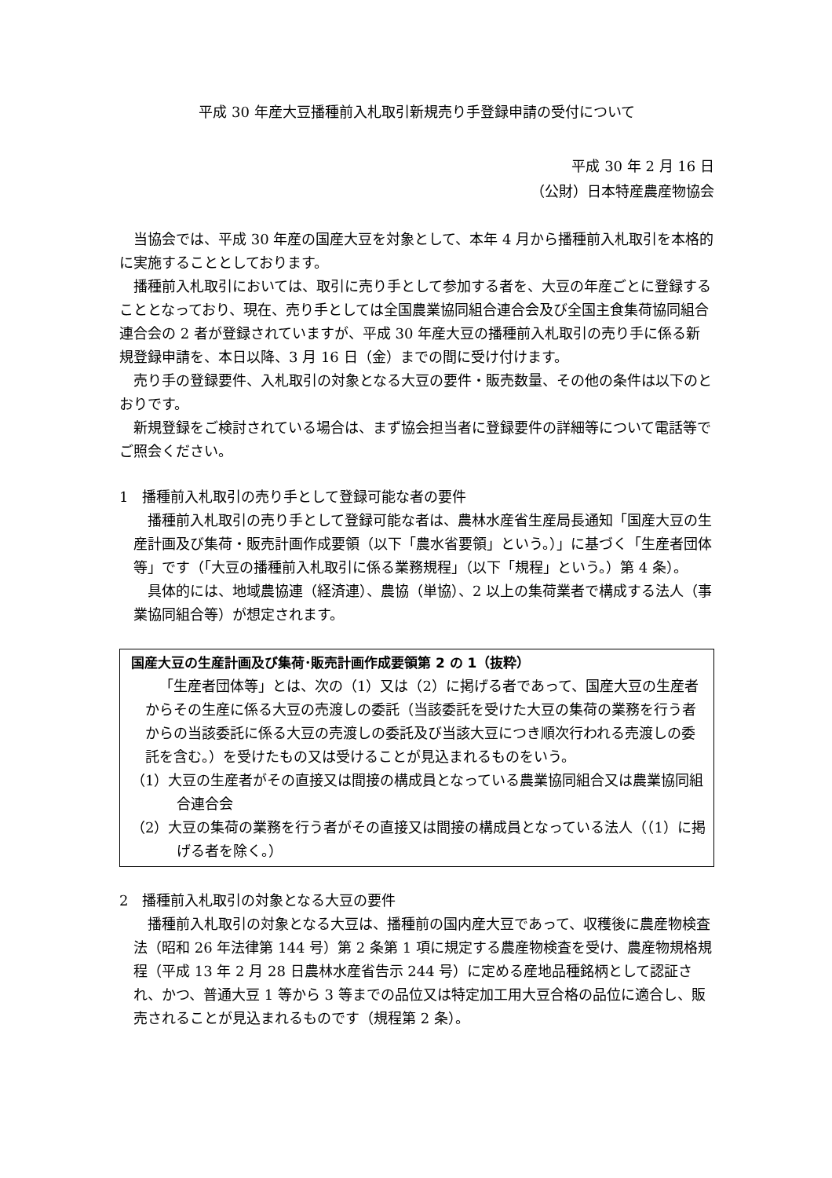平成 30 年産大豆播種前入札取引新規売り手登録申請の受付について
平成 30 年 2 月 16 日
（公財）日本特産農産物協会
当協会では、平成 30 年産の国産大豆を対象として、本年 4 月から播種前入札取引を本格的に実施することとしております。
播種前入札取引においては、取引に売り手として参加する者を、大豆の年産ごとに登録することとなっており、現在、売り手としては全国農業協同組合連合会及び全国主食集荷協同組合連合会の 2 者が登録されていますが、平成 30 年産大豆の播種前入札取引の売り手に係る新規登録申請を、本日以降、3 月 16 日（金）までの間に受け付けます。
売り手の登録要件、入札取引の対象となる大豆の要件・販売数量、その他の条件は以下のとおりです。
新規登録をご検討されている場合は、まず協会担当者に登録要件の詳細等について電話等でご照会ください。
1　播種前入札取引の売り手として登録可能な者の要件
播種前入札取引の売り手として登録可能な者は、農林水産省生産局長通知「国産大豆の生産計画及び集荷・販売計画作成要領（以下「農水省要領」という。）」に基づく「生産者団体等」です（「大豆の播種前入札取引に係る業務規程」（以下「規程」という。）第 4 条）。
具体的には、地域農協連（経済連）、農協（単協）、2 以上の集荷業者で構成する法人（事業協同組合等）が想定されます。
国産大豆の生産計画及び集荷･販売計画作成要領第 2 の 1（抜粋）
「生産者団体等」とは、次の（1）又は（2）に掲げる者であって、国産大豆の生産者からその生産に係る大豆の売渡しの委託（当該委託を受けた大豆の集荷の業務を行う者からの当該委託に係る大豆の売渡しの委託及び当該大豆につき順次行われる売渡しの委託を含む。）を受けたもの又は受けることが見込まれるものをいう。
（1）大豆の生産者がその直接又は間接の構成員となっている農業協同組合又は農業協同組合連合会
（2）大豆の集荷の業務を行う者がその直接又は間接の構成員となっている法人（（1）に掲げる者を除く。）
2　播種前入札取引の対象となる大豆の要件
播種前入札取引の対象となる大豆は、播種前の国内産大豆であって、収穫後に農産物検査法（昭和 26 年法律第 144 号）第 2 条第 1 項に規定する農産物検査を受け、農産物規格規程（平成 13 年 2 月 28 日農林水産省告示 244 号）に定める産地品種銘柄として認証され、かつ、普通大豆 1 等から 3 等までの品位又は特定加工用大豆合格の品位に適合し、販売されることが見込まれるものです（規程第 2 条）。